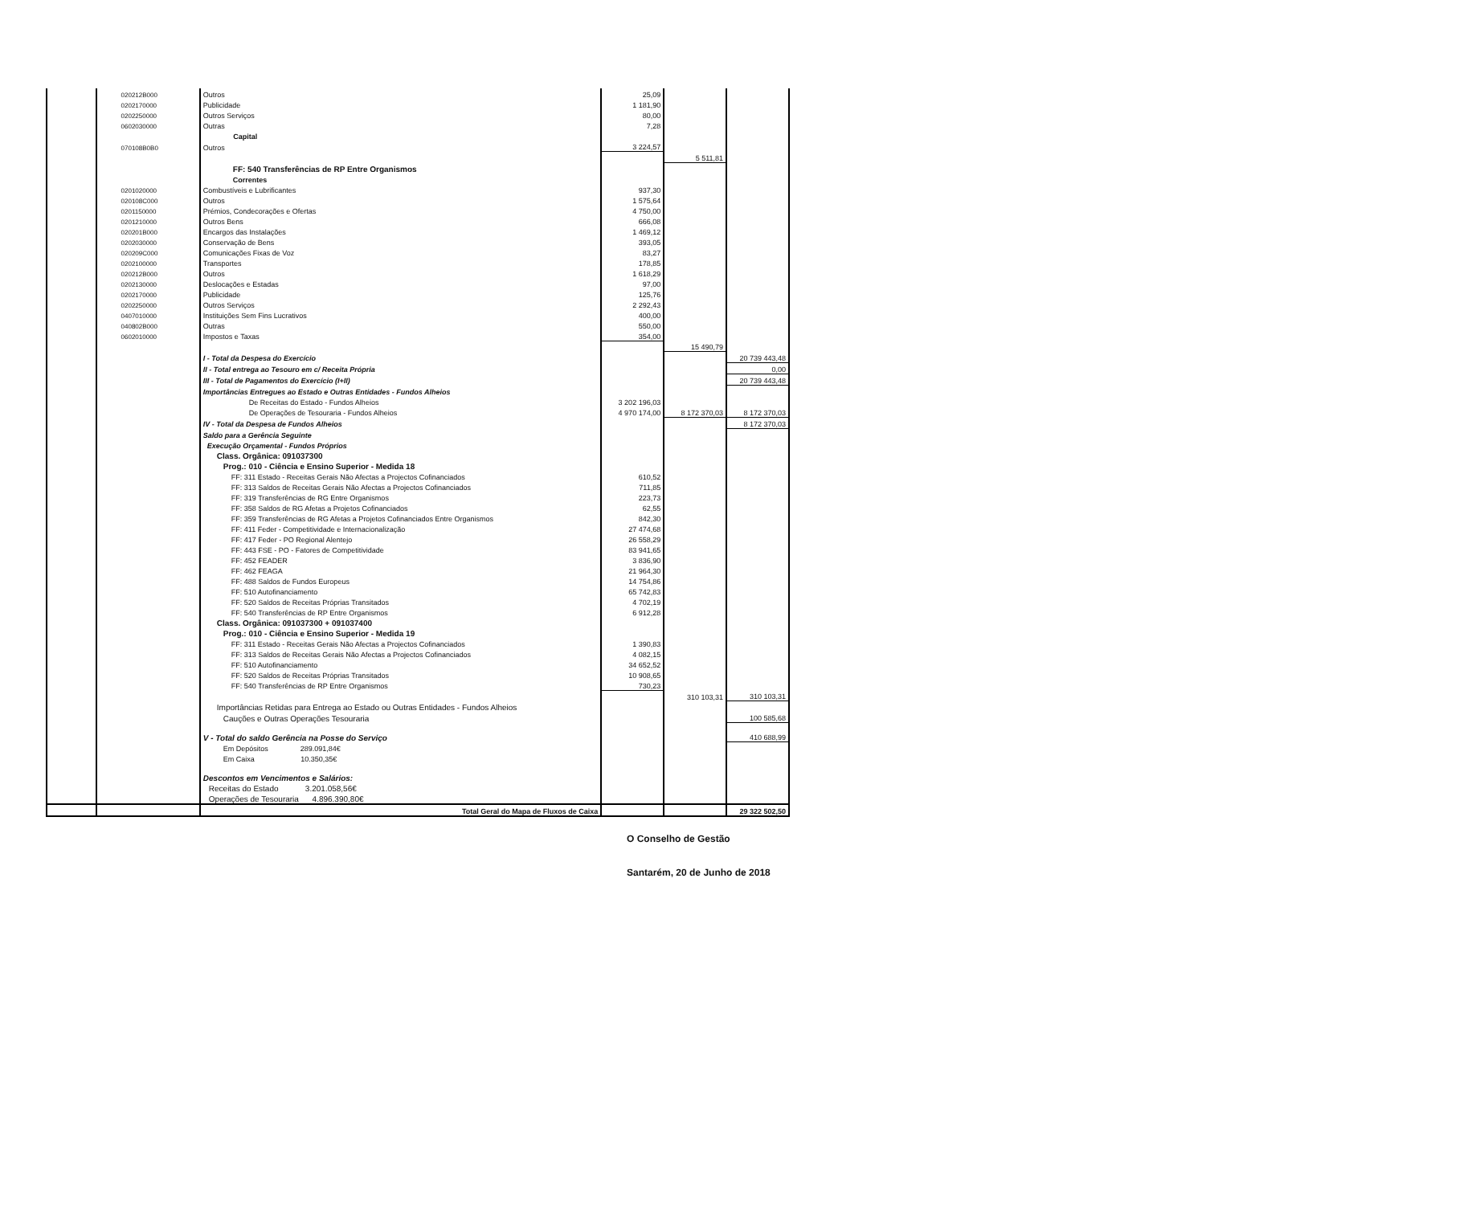| | 020212B000 | Outros | 25,09 | | |
| | 0202170000 | Publicidade | 1 181,90 | | |
| | 0202250000 | Outros Serviços | 80,00 | | |
| | 0602030000 | Outras | 7,28 | | |
| | | Capital | | | |
| | 070108B0B0 | Outros | 3 224,57 | | |
| | | | | 5 511,81 | |
| | | FF: 540 Transferências de RP Entre Organismos | | | |
| | | Correntes | | | |
| | 0201020000 | Combustíveis e Lubrificantes | 937,30 | | |
| | 020108C000 | Outros | 1 575,64 | | |
| | 0201150000 | Prémios, Condecorações e Ofertas | 4 750,00 | | |
| | 0201210000 | Outros Bens | 666,08 | | |
| | 020201B000 | Encargos das Instalações | 1 469,12 | | |
| | 0202030000 | Conservação de Bens | 393,05 | | |
| | 020209C000 | Comunicações Fixas de Voz | 83,27 | | |
| | 0202100000 | Transportes | 178,85 | | |
| | 020212B000 | Outros | 1 618,29 | | |
| | 0202130000 | Deslocações e Estadas | 97,00 | | |
| | 0202170000 | Publicidade | 125,76 | | |
| | 0202250000 | Outros Serviços | 2 292,43 | | |
| | 0407010000 | Instituições Sem Fins Lucrativos | 400,00 | | |
| | 040802B000 | Outras | 550,00 | | |
| | 0602010000 | Impostos e Taxas | 354,00 | | |
| | | | | 15 490,79 | |
| | | I - Total da Despesa do Exercício | | | 20 739 443,48 |
| | | II - Total entrega ao Tesouro em c/ Receita Própria | | | 0,00 |
| | | III - Total de Pagamentos do Exercício (I+II) | | | 20 739 443,48 |
| | | Importâncias Entregues ao Estado e Outras Entidades - Fundos Alheios | | | |
| | | De Receitas do Estado - Fundos Alheios | 3 202 196,03 | | |
| | | De Operações de Tesouraria - Fundos Alheios | 4 970 174,00 | 8 172 370,03 | 8 172 370,03 |
| | | IV - Total da Despesa de Fundos Alheios | | | 8 172 370,03 |
| | | Saldo para a Gerência Seguinte | | | |
| | | Execução Orçamental - Fundos Próprios | | | |
| | | Class. Orgânica: 091037300 | | | |
| | | Prog.: 010 - Ciência e Ensino Superior - Medida 18 | | | |
| | | FF: 311 Estado - Receitas Gerais Não Afectas a Projectos Cofinanciados | 610,52 | | |
| | | FF: 313 Saldos de Receitas Gerais Não Afectas a Projectos Cofinanciados | 711,85 | | |
| | | FF: 319 Transferências de RG Entre Organismos | 223,73 | | |
| | | FF: 358 Saldos de RG Afetas a Projetos Cofinanciados | 62,55 | | |
| | | FF: 359 Transferências de RG Afetas a Projetos Cofinanciados Entre Organismos | 842,30 | | |
| | | FF: 411 Feder - Competitividade e Internacionalização | 27 474,68 | | |
| | | FF: 417 Feder - PO Regional Alentejo | 26 558,29 | | |
| | | FF: 443 FSE - PO - Fatores de Competitividade | 83 941,65 | | |
| | | FF: 452 FEADER | 3 836,90 | | |
| | | FF: 462 FEAGA | 21 964,30 | | |
| | | FF: 488 Saldos de Fundos Europeus | 14 754,86 | | |
| | | FF: 510 Autofinanciamento | 65 742,83 | | |
| | | FF: 520 Saldos de Receitas Próprias Transitados | 4 702,19 | | |
| | | FF: 540 Transferências de RP Entre Organismos | 6 912,28 | | |
| | | Class. Orgânica: 091037300 + 091037400 | | | |
| | | Prog.: 010 - Ciência e Ensino Superior - Medida 19 | | | |
| | | FF: 311 Estado - Receitas Gerais Não Afectas a Projectos Cofinanciados | 1 390,83 | | |
| | | FF: 313 Saldos de Receitas Gerais Não Afectas a Projectos Cofinanciados | 4 082,15 | | |
| | | FF: 510 Autofinanciamento | 34 652,52 | | |
| | | FF: 520 Saldos de Receitas Próprias Transitados | 10 908,65 | | |
| | | FF: 540 Transferências de RP Entre Organismos | 730,23 | | |
| | | | | 310 103,31 | 310 103,31 |
| | | Importâncias Retidas para Entrega ao Estado ou Outras Entidades - Fundos Alheios | | | |
| | | Cauções e Outras Operações Tesouraria | | | 100 585,68 |
| | | V - Total do saldo Gerência na Posse do Serviço | | | 410 688,99 |
| | | Em Depósitos 289.091,84€ | | | |
| | | Em Caixa 10.350,35€ | | | |
| | | Descontos em Vencimentos e Salários: | | | |
| | | Receitas do Estado 3.201.058,56€ | | | |
| | | Operações de Tesouraria 4.896.390,80€ | | | |
| | | Total Geral do Mapa de Fluxos de Caixa | | | 29 322 502,50 |
O Conselho de Gestão
Santarém, 20 de Junho de 2018